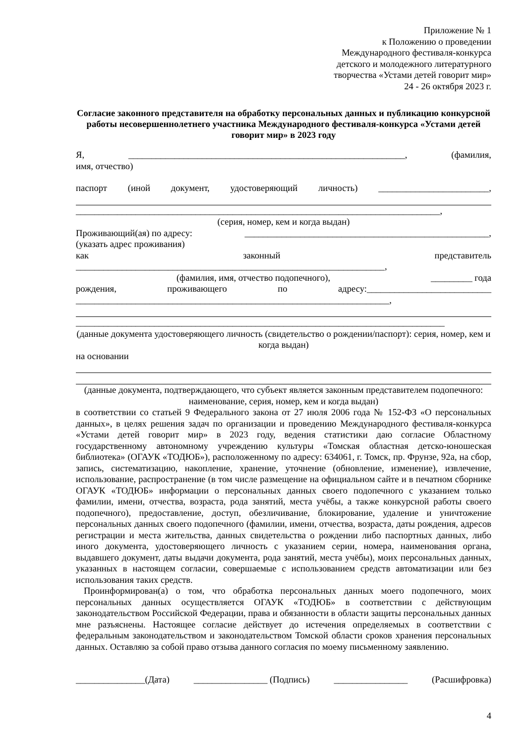Приложение № 1
к Положению о проведении
Международного фестиваля-конкурса
детского и молодежного литературного
творчества «Устами детей говорит мир»
24 - 26 октября 2023 г.
Согласие законного представителя на обработку персональных данных и публикацию конкурсной работы несовершеннолетнего участника Международного фестиваля-конкурса «Устами детей говорит мир» в 2023 году
Я, ____________________________________________________________, (фамилия,
имя, отчество)
паспорт (иной документ, удостоверяющий личность) ________________________,
_______________________________________________________________________________,
(серия, номер, кем и когда выдан)
Проживающий(ая) по адресу: _____________________________________________________,
(указать адрес проживания)
как законный представитель
___________________________________________________________________,
(фамилия, имя, отчество подопечного), _________ года
рождения, проживающего по адресу:___________________________
____________________________________________________________________,
________________________________________________________________________________
(данные документа удостоверяющего личность (свидетельство о рождении/паспорт): серия, номер, кем и когда выдан)
на основании
(данные документа, подтверждающего, что субъект является законным представителем подопечного: наименование, серия, номер, кем и когда выдан)
в соответствии со статьей 9 Федерального закона от 27 июля 2006 года № 152-ФЗ «О персональных данных», в целях решения задач по организации и проведению Международного фестиваля-конкурса «Устами детей говорит мир» в 2023 году, ведения статистики даю согласие Областному государственному автономному учреждению культуры «Томская областная детско-юношеская библиотека» (ОГАУК «ТОДЮБ»), расположенному по адресу: 634061, г. Томск, пр. Фрунзе, 92а, на сбор, запись, систематизацию, накопление, хранение, уточнение (обновление, изменение), извлечение, использование, распространение (в том числе размещение на официальном сайте и в печатном сборнике ОГАУК «ТОДЮБ» информации о персональных данных своего подопечного с указанием только фамилии, имени, отчества, возраста, рода занятий, места учёбы, а также конкурсной работы своего подопечного), предоставление, доступ, обезличивание, блокирование, удаление и уничтожение персональных данных своего подопечного (фамилии, имени, отчества, возраста, даты рождения, адресов регистрации и места жительства, данных свидетельства о рождении либо паспортных данных, либо иного документа, удостоверяющего личность с указанием серии, номера, наименования органа, выдавшего документ, даты выдачи документа, рода занятий, места учёбы), моих персональных данных, указанных в настоящем согласии, совершаемые с использованием средств автоматизации или без использования таких средств.
Проинформирован(а) о том, что обработка персональных данных моего подопечного, моих персональных данных осуществляется ОГАУК «ТОДЮБ» в соответствии с действующим законодательством Российской Федерации, права и обязанности в области защиты персональных данных мне разъяснены. Настоящее согласие действует до истечения определяемых в соответствии с федеральным законодательством и законодательством Томской области сроков хранения персональных данных. Оставляю за собой право отзыва данного согласия по моему письменному заявлению.
_______________(Дата) ________________ (Подпись) ________________ (Расшифровка)
4